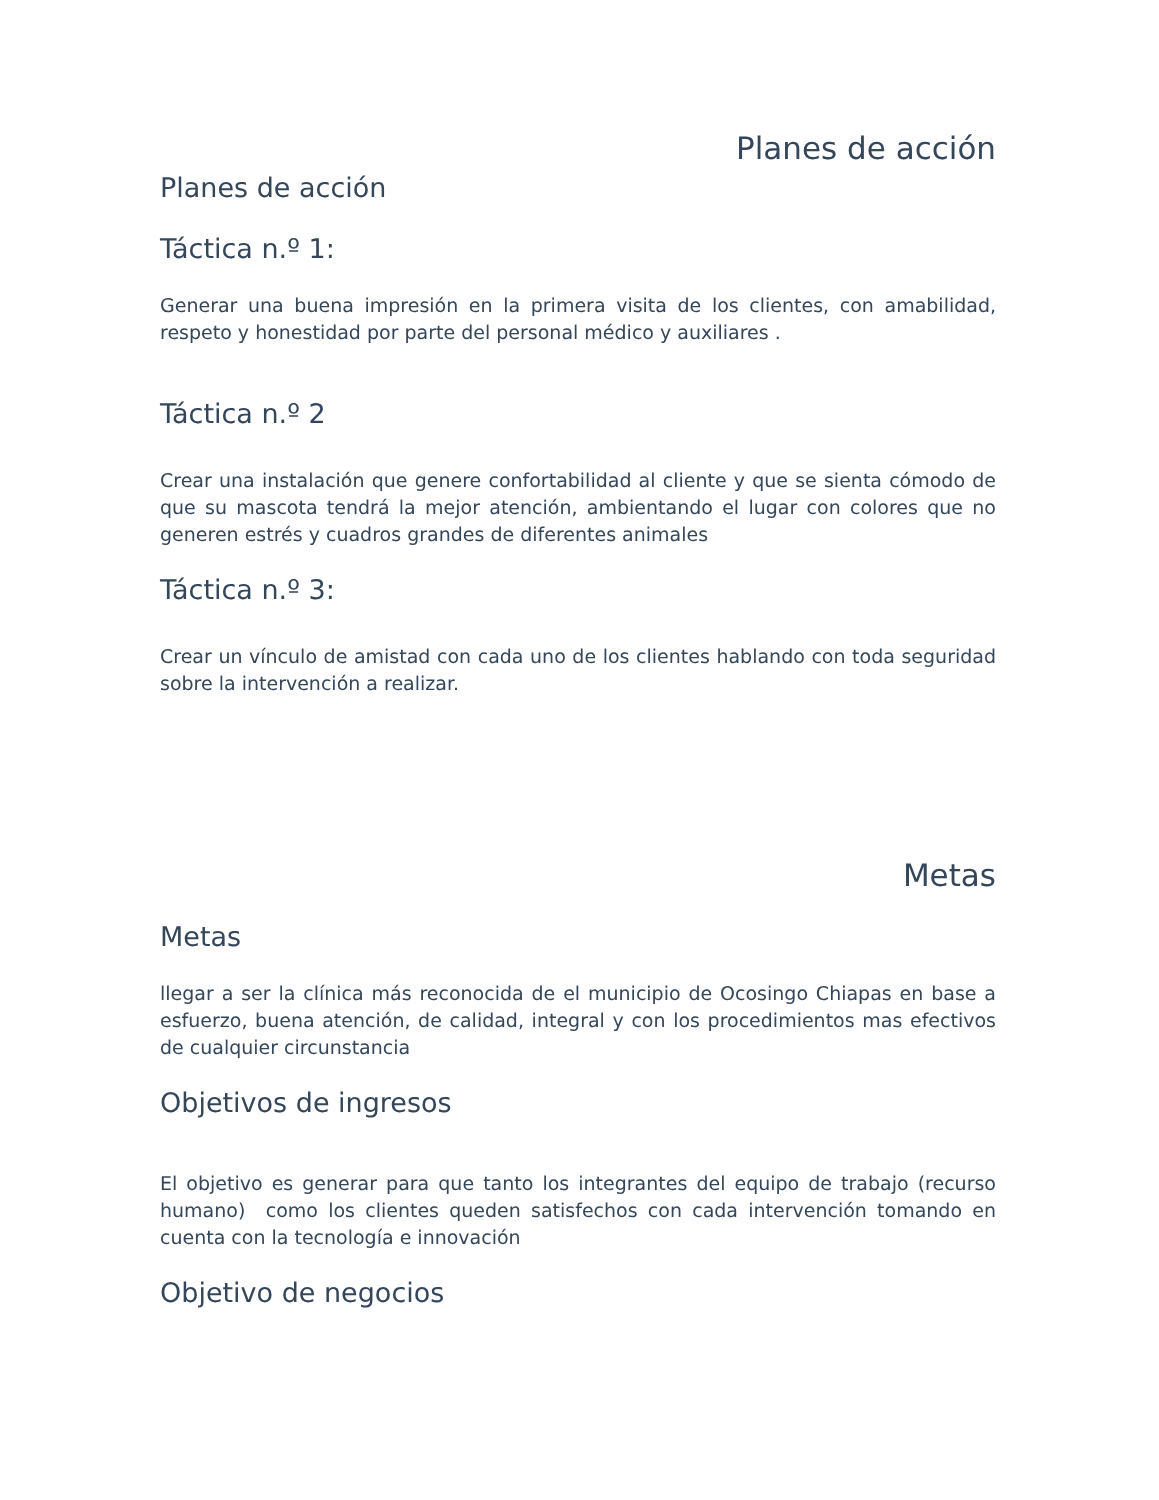Planes de acción
Planes de acción
Táctica n.º 1:
Generar una buena impresión en la primera visita de los clientes, con amabilidad, respeto y honestidad por parte del personal médico y auxiliares .
Táctica n.º 2
Crear una instalación que genere confortabilidad al cliente y que se sienta cómodo de que su mascota tendrá la mejor atención, ambientando el lugar con colores que no generen estrés y cuadros grandes de diferentes animales
Táctica n.º 3:
Crear un vínculo de amistad con cada uno de los clientes hablando con toda seguridad sobre la intervención a realizar.
Metas
Metas
llegar a ser la clínica más reconocida de el municipio de Ocosingo Chiapas en base a esfuerzo, buena atención, de calidad, integral y con los procedimientos mas efectivos de cualquier circunstancia
Objetivos de ingresos
El objetivo es generar para que tanto los integrantes del equipo de trabajo (recurso humano) como los clientes queden satisfechos con cada intervención tomando en cuenta con la tecnología e innovación
Objetivo de negocios